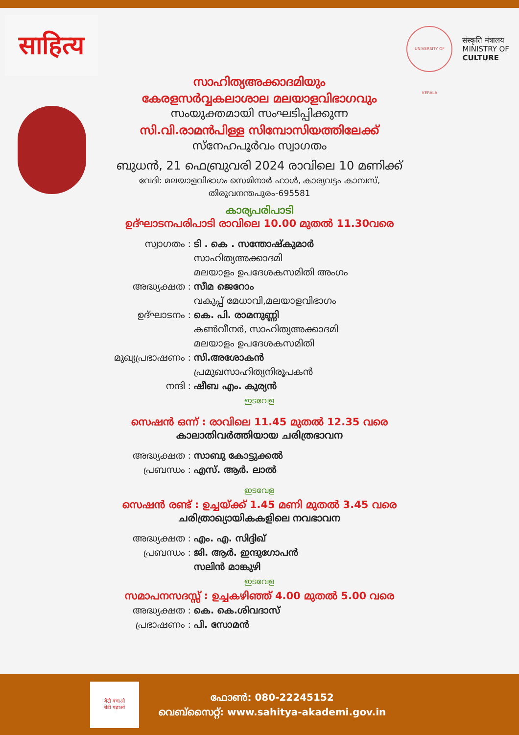साहित्य
UNIVERSITY OF KERALA
संस्कृति मंत्रालय
MINISTRY OF
CULTURE
സാഹിത്യഅക്കാദമിയും
കേരളസർവ്വകലാശാല മലയാളവിഭാഗവും
സംയുക്തമായി സംഘടിപ്പിക്കുന്ന
സി.വി.രാമൻപിള്ള സിമ്പോസിയത്തിലേക്ക്
സ്നേഹപൂർവം സ്വാഗതം
ബുധൻ, 21 ഫെബ്രുവരി 2024 രാവിലെ 10 മണിക്ക്
വേദി: മലയാളവിഭാഗം സെമിനാർ ഹാൾ, കാര്യവട്ടം കാമ്പസ്,
തിരുവനന്തപുരം-695581
കാര്യപരിപാടി
ഉദ്ഘാടനപരിപാടി രാവിലെ 10.00 മുതൽ 11.30വരെ
സ്വാഗതം : ടി . കെ . സന്തോഷ്കുമാർ
സാഹിത്യഅക്കാദമി
മലയാളം ഉപദേശകസമിതി അംഗം
അദ്ധ്യക്ഷത : സീമ ജെറോം
വകുപ്പ് മേധാവി,മലയാളവിഭാഗം
ഉദ്ഘാടനം : കെ. പി. രാമനുണ്ണി
കൺവീനർ, സാഹിത്യഅക്കാദമി
മലയാളം ഉപദേശകസമിതി
മുഖ്യപ്രഭാഷണം : സി.അശോകൻ
പ്രമുഖസാഹിത്യനിരൂപകൻ
നന്ദി : ഷീബ എം. കുര്യൻ
ഇടവേള
സെഷൻ ഒന്ന് : രാവിലെ 11.45 മുതൽ 12.35 വരെ
കാലാതിവർത്തിയായ ചരിത്രഭാവന
അദ്ധ്യക്ഷത : സാബു കോട്ടുക്കൽ
പ്രബന്ധം : എസ്. ആർ. ലാൽ
ഇടവേള
സെഷൻ രണ്ട് : ഉച്ചയ്ക്ക് 1.45 മണി മുതൽ 3.45 വരെ
ചരിത്രാഖ്യായികകളിലെ നവഭാവന
അദ്ധ്യക്ഷത : എം. എ. സിദ്ദിഖ്
പ്രബന്ധം : ജി. ആർ. ഇന്ദുഗോപൻ
സലിൻ മാങ്കുഴി
ഇടവേള
സമാപനസദസ്സ് : ഉച്ചകഴിഞ്ഞ് 4.00 മുതൽ 5.00 വരെ
അദ്ധ്യക്ഷത : കെ. കെ.ശിവദാസ്
പ്രഭാഷണം : പി. സോമൻ
बेटी बचाओ
बेटी पढ़ाओ
ഫോൺ: 080-22245152
വെബ്സൈറ്റ്: www.sahitya-akademi.gov.in